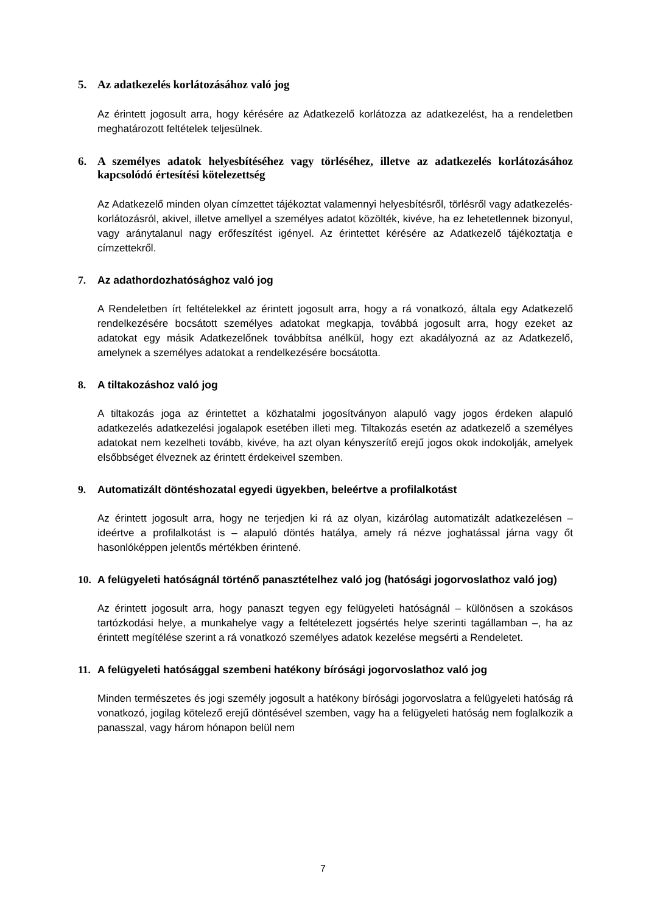5. Az adatkezelés korlátozásához való jog
Az érintett jogosult arra, hogy kérésére az Adatkezelő korlátozza az adatkezelést, ha a rendeletben meghatározott feltételek teljesülnek.
6. A személyes adatok helyesbítéséhez vagy törléséhez, illetve az adatkezelés korlátozásához kapcsolódó értesítési kötelezettség
Az Adatkezelő minden olyan címzettet tájékoztat valamennyi helyesbítésről, törlésről vagy adatkezelés-korlátozásról, akivel, illetve amellyel a személyes adatot közölték, kivéve, ha ez lehetetlennek bizonyul, vagy aránytalanul nagy erőfeszítést igényel. Az érintettet kérésére az Adatkezelő tájékoztatja e címzettekről.
7. Az adathordozhatósághoz való jog
A Rendeletben írt feltételekkel az érintett jogosult arra, hogy a rá vonatkozó, általa egy Adatkezelő rendelkezésére bocsátott személyes adatokat megkapja, továbbá jogosult arra, hogy ezeket az adatokat egy másik Adatkezelőnek továbbítsa anélkül, hogy ezt akadályozná az az Adatkezelő, amelynek a személyes adatokat a rendelkezésére bocsátotta.
8. A tiltakozáshoz való jog
A tiltakozás joga az érintettet a közhatalmi jogosítványon alapuló vagy jogos érdeken alapuló adatkezelés adatkezelési jogalapok esetében illeti meg. Tiltakozás esetén az adatkezelő a személyes adatokat nem kezelheti tovább, kivéve, ha azt olyan kényszerítő erejű jogos okok indokolják, amelyek elsőbbséget élveznek az érintett érdekeivel szemben.
9. Automatizált döntéshozatal egyedi ügyekben, beleértve a profilalkotást
Az érintett jogosult arra, hogy ne terjedjen ki rá az olyan, kizárólag automatizált adatkezelésen – ideértve a profilalkotást is – alapuló döntés hatálya, amely rá nézve joghatással járna vagy őt hasonlóképpen jelentős mértékben érintené.
10. A felügyeleti hatóságnál történő panasztételhez való jog (hatósági jogorvoslathoz való jog)
Az érintett jogosult arra, hogy panaszt tegyen egy felügyeleti hatóságnál – különösen a szokásos tartózkodási helye, a munkahelye vagy a feltételezett jogsértés helye szerinti tagállamban –, ha az érintett megítélése szerint a rá vonatkozó személyes adatok kezelése megsérti a Rendeletet.
11. A felügyeleti hatósággal szembeni hatékony bírósági jogorvoslathoz való jog
Minden természetes és jogi személy jogosult a hatékony bírósági jogorvoslatra a felügyeleti hatóság rá vonatkozó, jogilag kötelező erejű döntésével szemben, vagy ha a felügyeleti hatóság nem foglalkozik a panasszal, vagy három hónapon belül nem
7